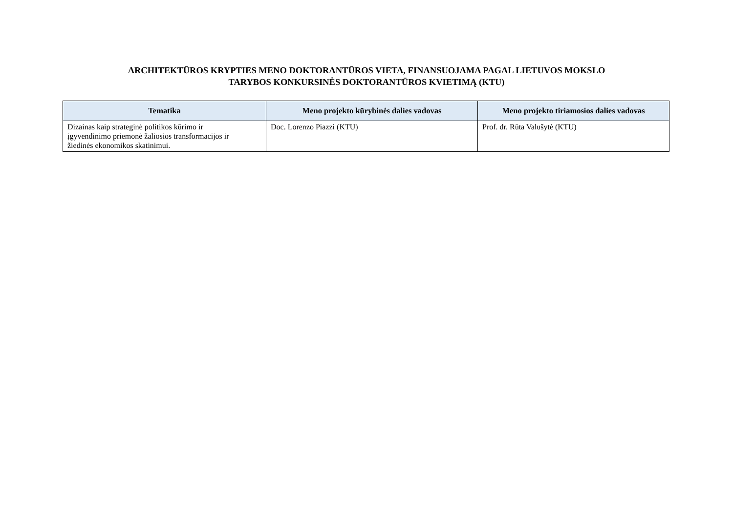ARCHITEKTŪROS KRYPTIES MENO DOKTORANTŪROS VIETA, FINANSUOJAMA PAGAL LIETUVOS MOKSLO
TARYBOS KONKURSINĖS DOKTORANTŪROS KVIETIMĄ (KTU)
| Tematika | Meno projekto kūrybinės dalies vadovas | Meno projekto tiriamosios dalies vadovas |
| --- | --- | --- |
| Dizainas kaip strateginė politikos kūrimo ir įgyvendinimo priemonė žaliosios transformacijos ir žiedinės ekonomikos skatinimui. | Doc. Lorenzo Piazzi (KTU) | Prof. dr. Rūta Valušytė (KTU) |